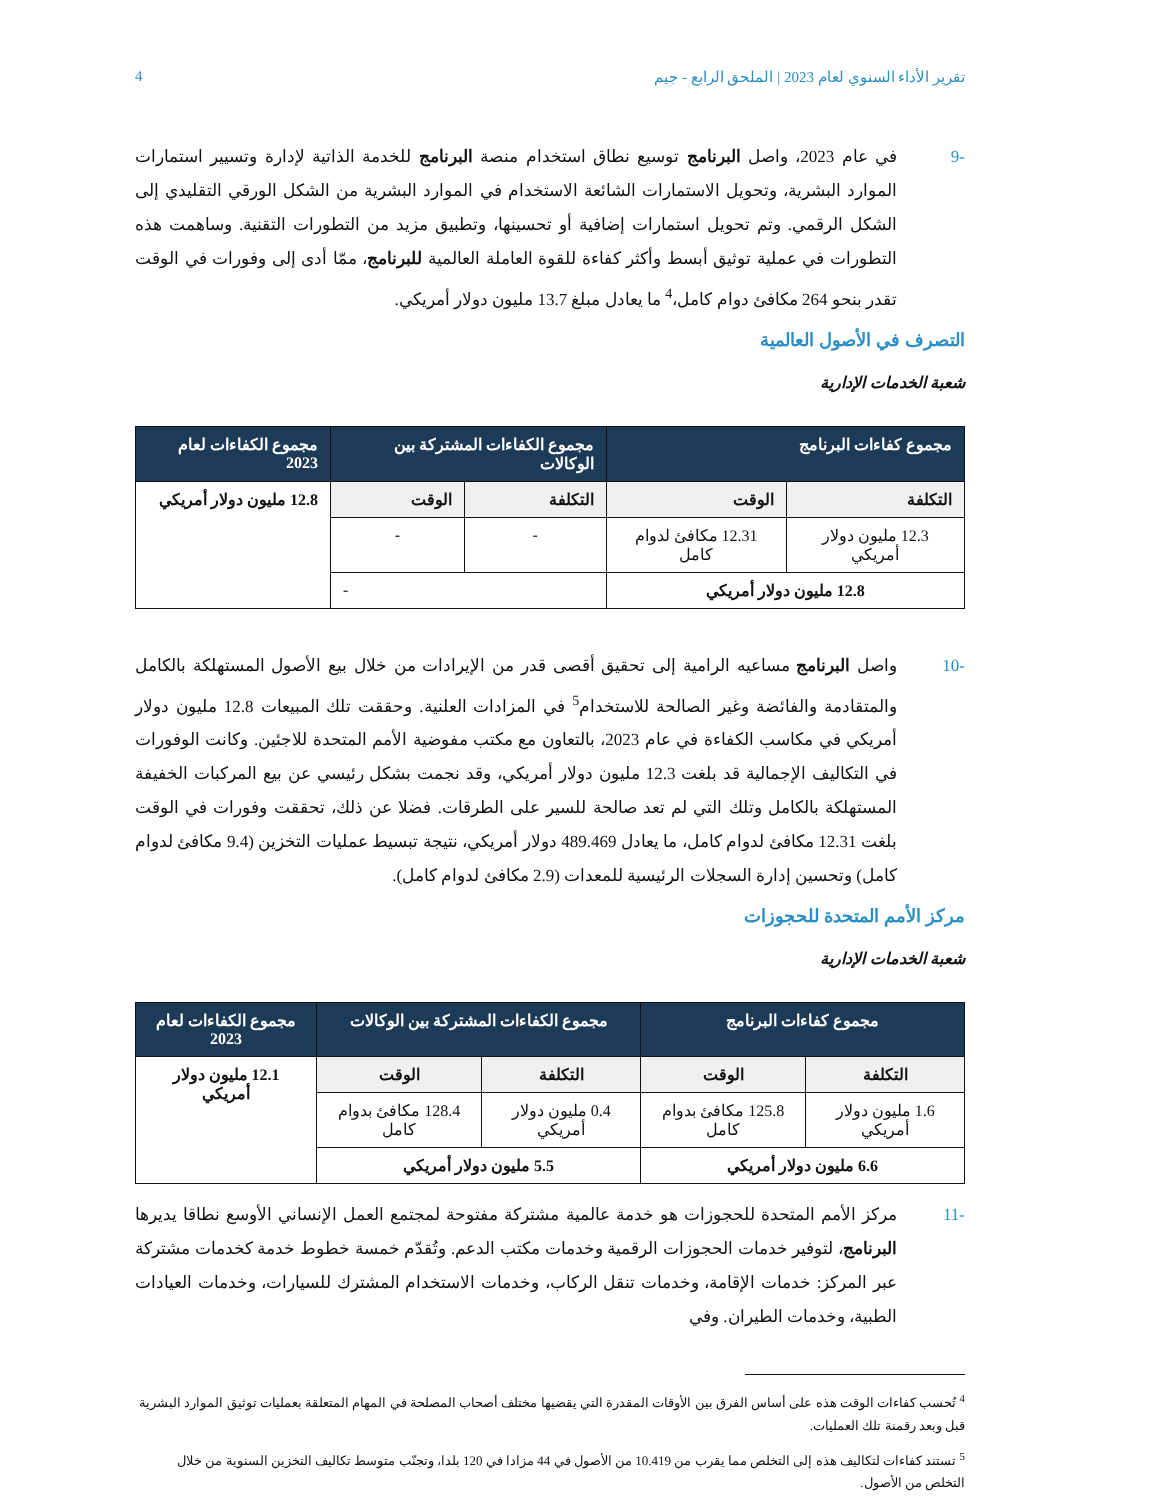تقرير الأداء السنوي لعام 2023 | الملحق الرابع - جيم 4
-9 في عام 2023، واصل البرنامج توسيع نطاق استخدام منصة البرنامج للخدمة الذاتية لإدارة وتسيير استمارات الموارد البشرية، وتحويل الاستمارات الشائعة الاستخدام في الموارد البشرية من الشكل الورقي التقليدي إلى الشكل الرقمي. وتم تحويل استمارات إضافية أو تحسينها، وتطبيق مزيد من التطورات التقنية. وساهمت هذه التطورات في عملية توثيق أبسط وأكثر كفاءة للقوة العاملة العالمية للبرنامج، ممّا أدى إلى وفورات في الوقت تقدر بنحو 264 مكافئ دوام كامل،<sup>4</sup> ما يعادل مبلغ 13.7 مليون دولار أمريكي.
التصرف في الأصول العالمية
شعبة الخدمات الإدارية
| مجموع كفاءات البرنامج | | مجموع الكفاءات المشتركة بين الوكالات | | مجموع الكفاءات لعام 2023 |
| --- | --- | --- | --- | --- |
| التكلفة | الوقت | التكلفة | الوقت | 12.8 مليون دولار أمريكي |
| 12.3 مليون دولار أمريكي | 12.31 مكافئ لدوام كامل | - | - | |
| 12.8 مليون دولار أمريكي | | - | | |
-10 واصل البرنامج مساعيه الرامية إلى تحقيق أقصى قدر من الإيرادات من خلال بيع الأصول المستهلكة بالكامل والمتقادمة والفائضة وغير الصالحة للاستخدام<sup>5</sup> في المزادات العلنية. وحققت تلك المبيعات 12.8 مليون دولار أمريكي في مكاسب الكفاءة في عام 2023، بالتعاون مع مكتب مفوضية الأمم المتحدة للاجئين. وكانت الوفورات في التكاليف الإجمالية قد بلغت 12.3 مليون دولار أمريكي، وقد نجمت بشكل رئيسي عن بيع المركبات الخفيفة المستهلكة بالكامل وتلك التي لم تعد صالحة للسير على الطرقات. فضلا عن ذلك، تحققت وفورات في الوقت بلغت 12.31 مكافئ لدوام كامل، ما يعادل 489.469 دولار أمريكي، نتيجة تبسيط عمليات التخزين (9.4 مكافئ لدوام كامل) وتحسين إدارة السجلات الرئيسية للمعدات (2.9 مكافئ لدوام كامل).
مركز الأمم المتحدة للحجوزات
شعبة الخدمات الإدارية
| مجموع كفاءات البرنامج | | مجموع الكفاءات المشتركة بين الوكالات | | مجموع الكفاءات لعام 2023 |
| --- | --- | --- | --- | --- |
| التكلفة | الوقت | التكلفة | الوقت | 12.1 مليون دولار أمريكي |
| 1.6 مليون دولار أمريكي | 125.8 مكافئ بدوام كامل | 0.4 مليون دولار أمريكي | 128.4 مكافئ بدوام كامل | |
| 6.6 مليون دولار أمريكي | | 5.5 مليون دولار أمريكي | | |
-11 مركز الأمم المتحدة للحجوزات هو خدمة عالمية مشتركة مفتوحة لمجتمع العمل الإنساني الأوسع نطاقا يديرها البرنامج، لتوفير خدمات الحجوزات الرقمية وخدمات مكتب الدعم. وتُقدّم خمسة خطوط خدمة كخدمات مشتركة عبر المركز: خدمات الإقامة، وخدمات تنقل الركاب، وخدمات الاستخدام المشترك للسيارات، وخدمات العيادات الطبية، وخدمات الطيران. وفي
<sup>4</sup> تُحسب كفاءات الوقت هذه على أساس الفرق بين الأوقات المقدرة التي يقضيها مختلف أصحاب المصلحة في المهام المتعلقة بعمليات توثيق الموارد البشرية قبل وبعد رقمنة تلك العمليات.
<sup>5</sup> تستند كفاءات لتكاليف هذه إلى التخلص مما يقرب من 10.419 من الأصول في 44 مزادا في 120 بلدا، وتجنّب متوسط تكاليف التخزين السنوية من خلال التخلص من الأصول.